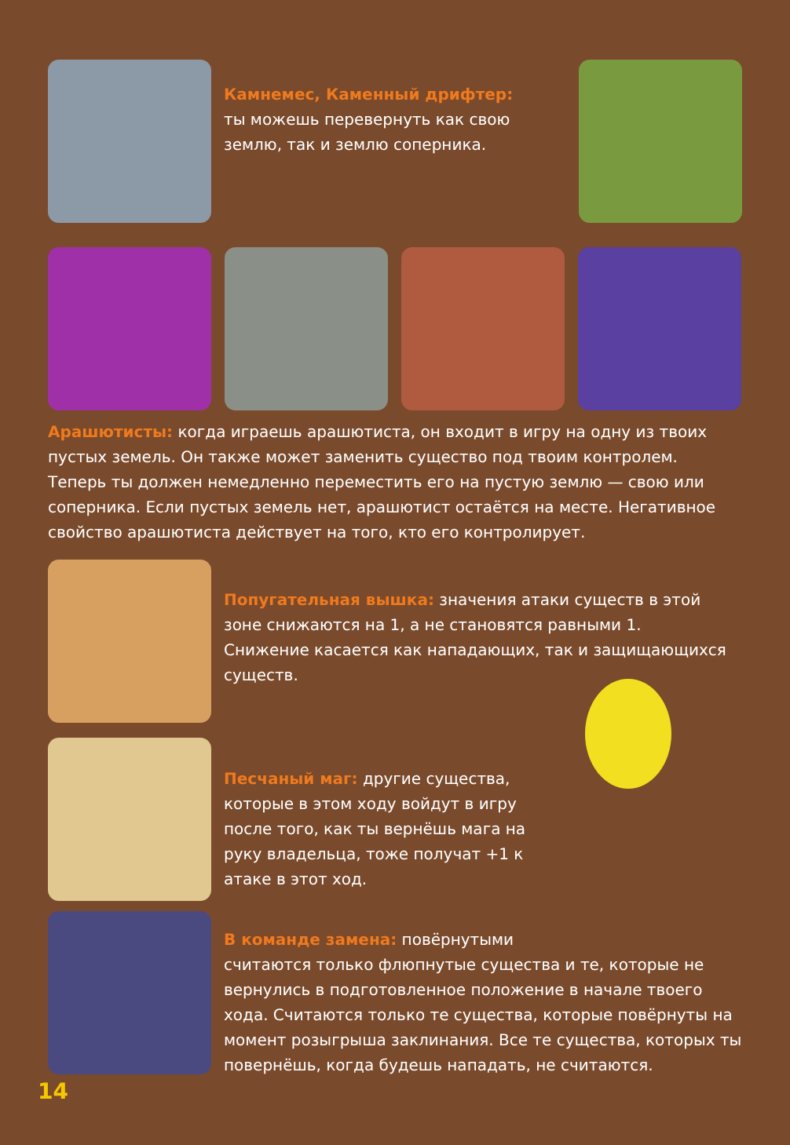Камнемес, Каменный дрифтер:
ты можешь перевернуть как свою землю, так и землю соперника.
Арашютисты: когда играешь арашютиста, он входит в игру на одну из твоих пустых земель. Он также может заменить существо под твоим контролем. Теперь ты должен немедленно переместить его на пустую землю — свою или соперника. Если пустых земель нет, арашютист остаётся на месте. Негативное свойство арашютиста действует на того, кто его контролирует.
Попугательная вышка: значения атаки существ в этой зоне снижаются на 1, а не становятся равными 1. Снижение касается как нападающих, так и защищающихся существ.
Песчаный маг: другие существа, которые в этом ходу войдут в игру после того, как ты вернёшь мага на руку владельца, тоже получат +1 к атаке в этот ход.
В команде замена: повёрнутыми
считаются только флюпнутые существа и те, которые не вернулись в подготовленное положение в начале твоего хода. Считаются только те существа, которые повёрнуты на момент розыгрыша заклинания. Все те существа, которых ты повернёшь, когда будешь нападать, не считаются.
14